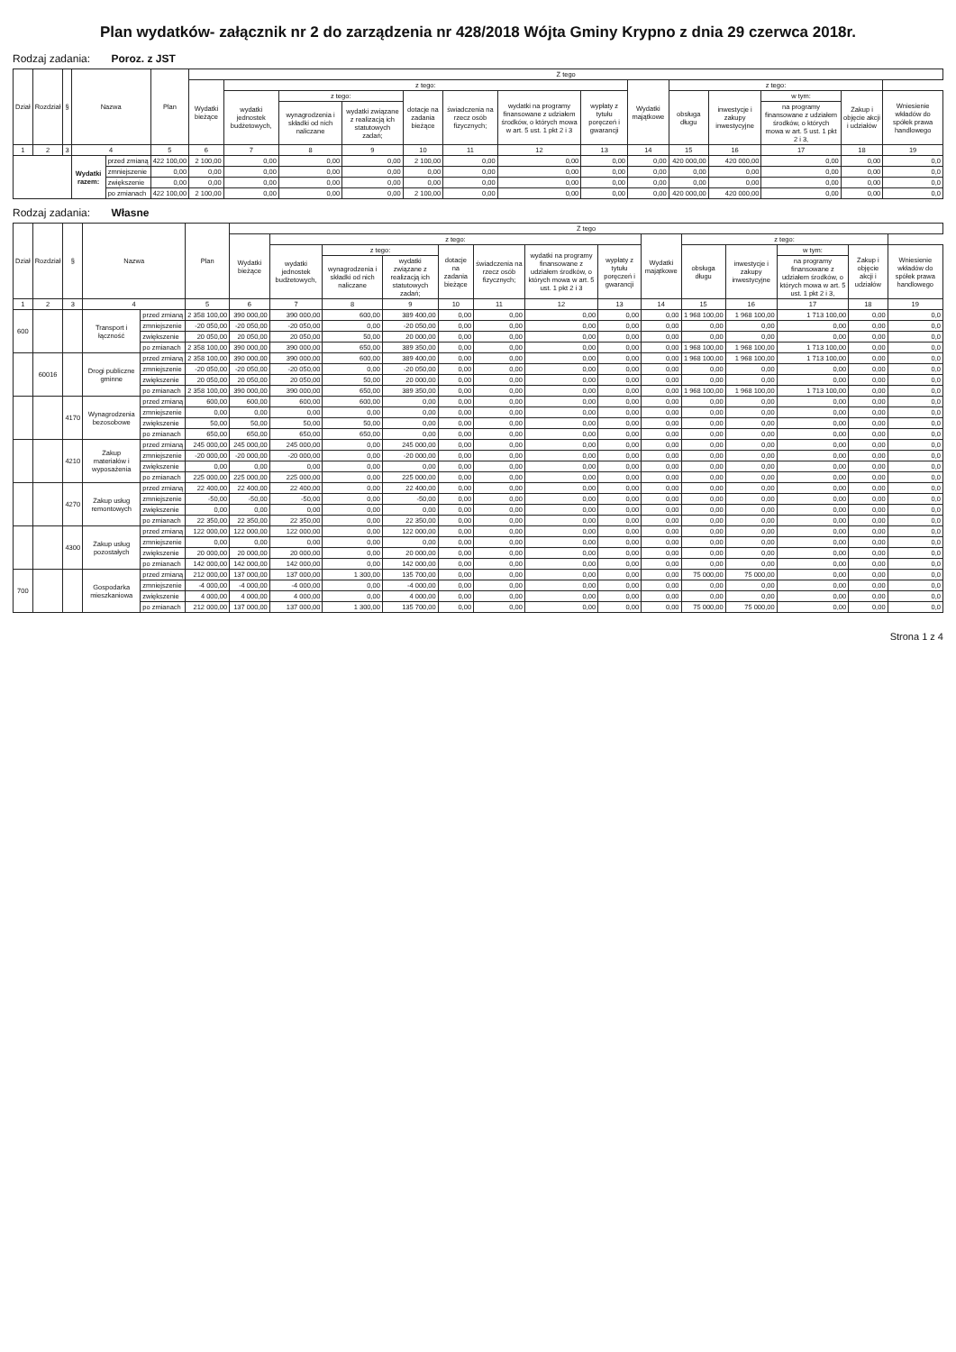Plan wydatków- załącznik nr 2 do zarządzenia nr 428/2018 Wójta Gminy Krypno z dnia 29 czerwca 2018r.
Rodzaj zadania: Poroz. z JST
| Dział | Rozdział | § | Nazwa | | Plan | Z tego | | | | | | | | | | | | | |
| --- | --- | --- | --- | --- | --- | --- | --- | --- | --- | --- | --- | --- | --- | --- | --- | --- | --- | --- | --- |
| | | | | | | Wydatki bieżące | z tego: | | | | | | | Wydatki majątkowe | z tego: | | | | |
| | | | | | | | wydatki jednostek budżetowych, | z tego: | | dotacje na zadania bieżące | świadczenia na rzecz osób fizycznych; | wydatki na programy finansowane z udziałem środków, o których mowa w art. 5 ust. 1 pkt 2 i 3 | wypłaty z tytułu poręczeń i gwarancji | | obsługa długu | inwestycje i zakupy inwestycyjne | w tym: | Zakup i objęcie akcji i udziałów | Wniesienie wkładów do spółek prawa handlowego |
| | | | | | | | | wynagrodzenia i składki od nich naliczane | wydatki związane z realizacją ich statutowych zadań; | | | | | | | | na programy finansowane z udziałem środków, o których mowa w art. 5 ust. 1 pkt 2 i 3, | | |
| 1 | 2 | 3 | 4 | | 5 | 6 | 7 | 8 | 9 | 10 | 11 | 12 | 13 | 14 | 15 | 16 | 17 | 18 | 19 |
| | | | Wydatki razem: | przed zmianą | 422 100,00 | 2 100,00 | 0,00 | 0,00 | 0,00 | 2 100,00 | 0,00 | 0,00 | 0,00 | 0,00 | 420 000,00 | 420 000,00 | 0,00 | 0,00 | 0,0 |
| | | | | zmniejszenie | 0,00 | 0,00 | 0,00 | 0,00 | 0,00 | 0,00 | 0,00 | 0,00 | 0,00 | 0,00 | 0,00 | 0,00 | 0,00 | 0,00 | 0,0 |
| | | | | zwiększenie | 0,00 | 0,00 | 0,00 | 0,00 | 0,00 | 0,00 | 0,00 | 0,00 | 0,00 | 0,00 | 0,00 | 0,00 | 0,00 | 0,00 | 0,0 |
| | | | | po zmianach | 422 100,00 | 2 100,00 | 0,00 | 0,00 | 0,00 | 2 100,00 | 0,00 | 0,00 | 0,00 | 0,00 | 420 000,00 | 420 000,00 | 0,00 | 0,00 | 0,0 |
Rodzaj zadania: Własne
| Dział | Rozdział | § | Nazwa | | Plan | Z tego | | | | | | | | | | | | | |
| --- | --- | --- | --- | --- | --- | --- | --- | --- | --- | --- | --- | --- | --- | --- | --- | --- | --- | --- | --- |
| | | | | | | Wydatki bieżące | z tego: | | | | | | | Wydatki majątkowe | z tego: | | | | |
| | | | | | | | wydatki jednostek budżetowych, | z tego: | | dotacje na zadania bieżące | świadczenia na rzecz osób fizycznych; | wydatki na programy finansowane z udziałem środków, o których mowa w art. 5 ust. 1 pkt 2 i 3 | wypłaty z tytułu poręczeń i gwarancji | | obsługa długu | inwestycje i zakupy inwestycyjne | w tym: | Zakup i objęcie akcji i udziałów | Wniesienie wkładów do spółek prawa handlowego |
| | | | | | | | | wynagrodzenia i składki od nich naliczane | wydatki związane z realizacją ich statutowych zadań; | | | | | | | | na programy finansowane z udziałem środków, o których mowa w art. 5 ust. 1 pkt 2 i 3, | | |
| 1 | 2 | 3 | 4 | | 5 | 6 | 7 | 8 | 9 | 10 | 11 | 12 | 13 | 14 | 15 | 16 | 17 | 18 | 19 |
| 600 | | | Transport i łączność | przed zmianą | 2 358 100,00 | 390 000,00 | 390 000,00 | 600,00 | 389 400,00 | 0,00 | 0,00 | 0,00 | 0,00 | 0,00 | 1 968 100,00 | 1 968 100,00 | 1 713 100,00 | 0,00 | 0,0 |
| | | | | zmniejszenie | -20 050,00 | -20 050,00 | -20 050,00 | 0,00 | -20 050,00 | 0,00 | 0,00 | 0,00 | 0,00 | 0,00 | 0,00 | 0,00 | 0,00 | 0,00 | 0,0 |
| | | | | zwiększenie | 20 050,00 | 20 050,00 | 20 050,00 | 50,00 | 20 000,00 | 0,00 | 0,00 | 0,00 | 0,00 | 0,00 | 0,00 | 0,00 | 0,00 | 0,00 | 0,0 |
| | | | | po zmianach | 2 358 100,00 | 390 000,00 | 390 000,00 | 650,00 | 389 350,00 | 0,00 | 0,00 | 0,00 | 0,00 | 0,00 | 1 968 100,00 | 1 968 100,00 | 1 713 100,00 | 0,00 | 0,0 |
| | 60016 | | Drogi publiczne gminne | przed zmianą | 2 358 100,00 | 390 000,00 | 390 000,00 | 600,00 | 389 400,00 | 0,00 | 0,00 | 0,00 | 0,00 | 0,00 | 1 968 100,00 | 1 968 100,00 | 1 713 100,00 | 0,00 | 0,0 |
| | | | | zmniejszenie | -20 050,00 | -20 050,00 | -20 050,00 | 0,00 | -20 050,00 | 0,00 | 0,00 | 0,00 | 0,00 | 0,00 | 0,00 | 0,00 | 0,00 | 0,00 | 0,0 |
| | | | | zwiększenie | 20 050,00 | 20 050,00 | 20 050,00 | 50,00 | 20 000,00 | 0,00 | 0,00 | 0,00 | 0,00 | 0,00 | 0,00 | 0,00 | 0,00 | 0,00 | 0,0 |
| | | | | po zmianach | 2 358 100,00 | 390 000,00 | 390 000,00 | 650,00 | 389 350,00 | 0,00 | 0,00 | 0,00 | 0,00 | 0,00 | 1 968 100,00 | 1 968 100,00 | 1 713 100,00 | 0,00 | 0,0 |
| | | 4170 | Wynagrodzenia bezosobowe | przed zmianą | 600,00 | 600,00 | 600,00 | 600,00 | 0,00 | 0,00 | 0,00 | 0,00 | 0,00 | 0,00 | 0,00 | 0,00 | 0,00 | 0,00 | 0,0 |
| | | | | zmniejszenie | 0,00 | 0,00 | 0,00 | 0,00 | 0,00 | 0,00 | 0,00 | 0,00 | 0,00 | 0,00 | 0,00 | 0,00 | 0,00 | 0,00 | 0,0 |
| | | | | zwiększenie | 50,00 | 50,00 | 50,00 | 50,00 | 0,00 | 0,00 | 0,00 | 0,00 | 0,00 | 0,00 | 0,00 | 0,00 | 0,00 | 0,00 | 0,0 |
| | | | | po zmianach | 650,00 | 650,00 | 650,00 | 650,00 | 0,00 | 0,00 | 0,00 | 0,00 | 0,00 | 0,00 | 0,00 | 0,00 | 0,00 | 0,00 | 0,0 |
| | | 4210 | Zakup materiałów i wyposażenia | przed zmianą | 245 000,00 | 245 000,00 | 245 000,00 | 0,00 | 245 000,00 | 0,00 | 0,00 | 0,00 | 0,00 | 0,00 | 0,00 | 0,00 | 0,00 | 0,00 | 0,0 |
| | | | | zmniejszenie | -20 000,00 | -20 000,00 | -20 000,00 | 0,00 | -20 000,00 | 0,00 | 0,00 | 0,00 | 0,00 | 0,00 | 0,00 | 0,00 | 0,00 | 0,00 | 0,0 |
| | | | | zwiększenie | 0,00 | 0,00 | 0,00 | 0,00 | 0,00 | 0,00 | 0,00 | 0,00 | 0,00 | 0,00 | 0,00 | 0,00 | 0,00 | 0,00 | 0,0 |
| | | | | po zmianach | 225 000,00 | 225 000,00 | 225 000,00 | 0,00 | 225 000,00 | 0,00 | 0,00 | 0,00 | 0,00 | 0,00 | 0,00 | 0,00 | 0,00 | 0,00 | 0,0 |
| | | 4270 | Zakup usług remontowych | przed zmianą | 22 400,00 | 22 400,00 | 22 400,00 | 0,00 | 22 400,00 | 0,00 | 0,00 | 0,00 | 0,00 | 0,00 | 0,00 | 0,00 | 0,00 | 0,00 | 0,0 |
| | | | | zmniejszenie | -50,00 | -50,00 | -50,00 | 0,00 | -50,00 | 0,00 | 0,00 | 0,00 | 0,00 | 0,00 | 0,00 | 0,00 | 0,00 | 0,00 | 0,0 |
| | | | | zwiększenie | 0,00 | 0,00 | 0,00 | 0,00 | 0,00 | 0,00 | 0,00 | 0,00 | 0,00 | 0,00 | 0,00 | 0,00 | 0,00 | 0,00 | 0,0 |
| | | | | po zmianach | 22 350,00 | 22 350,00 | 22 350,00 | 0,00 | 22 350,00 | 0,00 | 0,00 | 0,00 | 0,00 | 0,00 | 0,00 | 0,00 | 0,00 | 0,00 | 0,0 |
| | | 4300 | Zakup usług pozostałych | przed zmianą | 122 000,00 | 122 000,00 | 122 000,00 | 0,00 | 122 000,00 | 0,00 | 0,00 | 0,00 | 0,00 | 0,00 | 0,00 | 0,00 | 0,00 | 0,00 | 0,0 |
| | | | | zmniejszenie | 0,00 | 0,00 | 0,00 | 0,00 | 0,00 | 0,00 | 0,00 | 0,00 | 0,00 | 0,00 | 0,00 | 0,00 | 0,00 | 0,00 | 0,0 |
| | | | | zwiększenie | 20 000,00 | 20 000,00 | 20 000,00 | 0,00 | 20 000,00 | 0,00 | 0,00 | 0,00 | 0,00 | 0,00 | 0,00 | 0,00 | 0,00 | 0,00 | 0,0 |
| | | | | po zmianach | 142 000,00 | 142 000,00 | 142 000,00 | 0,00 | 142 000,00 | 0,00 | 0,00 | 0,00 | 0,00 | 0,00 | 0,00 | 0,00 | 0,00 | 0,00 | 0,0 |
| 700 | | | Gospodarka mieszkaniowa | przed zmianą | 212 000,00 | 137 000,00 | 137 000,00 | 1 300,00 | 135 700,00 | 0,00 | 0,00 | 0,00 | 0,00 | 0,00 | 75 000,00 | 75 000,00 | 0,00 | 0,00 | 0,0 |
| | | | | zmniejszenie | -4 000,00 | -4 000,00 | -4 000,00 | 0,00 | -4 000,00 | 0,00 | 0,00 | 0,00 | 0,00 | 0,00 | 0,00 | 0,00 | 0,00 | 0,00 | 0,0 |
| | | | | zwiększenie | 4 000,00 | 4 000,00 | 4 000,00 | 0,00 | 4 000,00 | 0,00 | 0,00 | 0,00 | 0,00 | 0,00 | 0,00 | 0,00 | 0,00 | 0,00 | 0,0 |
| | | | | po zmianach | 212 000,00 | 137 000,00 | 137 000,00 | 1 300,00 | 135 700,00 | 0,00 | 0,00 | 0,00 | 0,00 | 0,00 | 75 000,00 | 75 000,00 | 0,00 | 0,00 | 0,0 |
Strona 1 z 4